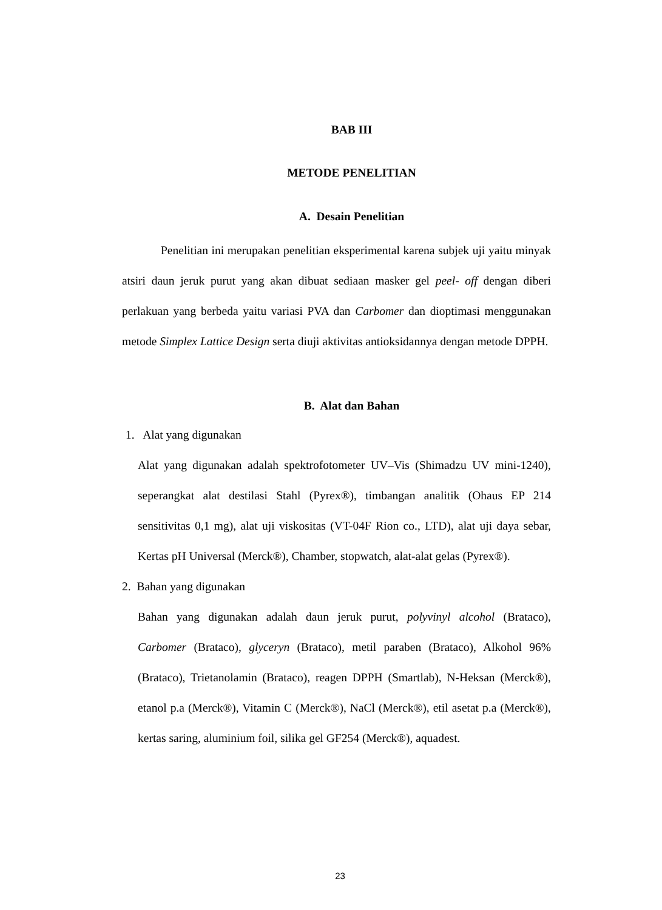BAB III
METODE PENELITIAN
A. Desain Penelitian
Penelitian ini merupakan penelitian eksperimental karena subjek uji yaitu minyak atsiri daun jeruk purut yang akan dibuat sediaan masker gel peel- off dengan diberi perlakuan yang berbeda yaitu variasi PVA dan Carbomer dan dioptimasi menggunakan metode Simplex Lattice Design serta diuji aktivitas antioksidannya dengan metode DPPH.
B. Alat dan Bahan
1. Alat yang digunakan
Alat yang digunakan adalah spektrofotometer UV–Vis (Shimadzu UV mini-1240), seperangkat alat destilasi Stahl (Pyrex®), timbangan analitik (Ohaus EP 214 sensitivitas 0,1 mg), alat uji viskositas (VT-04F Rion co., LTD), alat uji daya sebar, Kertas pH Universal (Merck®), Chamber, stopwatch, alat-alat gelas (Pyrex®).
2. Bahan yang digunakan
Bahan yang digunakan adalah daun jeruk purut, polyvinyl alcohol (Brataco), Carbomer (Brataco), glyceryn (Brataco), metil paraben (Brataco), Alkohol 96% (Brataco), Trietanolamin (Brataco), reagen DPPH (Smartlab), N-Heksan (Merck®), etanol p.a (Merck®), Vitamin C (Merck®), NaCl (Merck®), etil asetat p.a (Merck®), kertas saring, aluminium foil, silika gel GF254 (Merck®), aquadest.
23